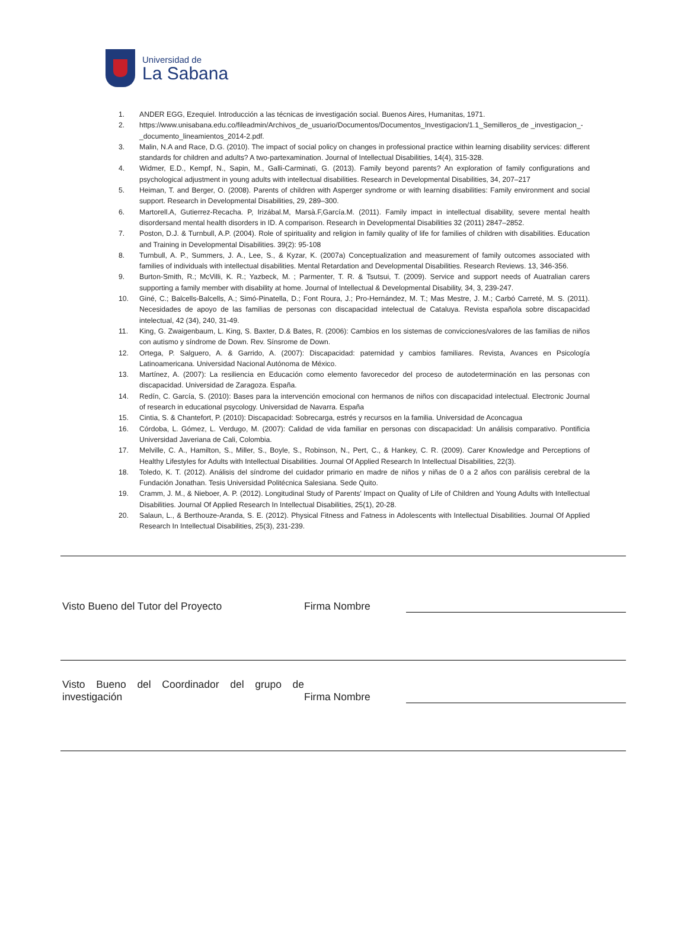Universidad de
La Sabana
1. ANDER EGG, Ezequiel. Introducción a las técnicas de investigación social. Buenos Aires, Humanitas, 1971.
2. https://www.unisabana.edu.co/fileadmin/Archivos_de_usuario/Documentos/Documentos_Investigacion/1.1_Semilleros_de _investigacion_-_documento_lineamientos_2014-2.pdf.
3. Malin, N.A and Race, D.G. (2010). The impact of social policy on changes in professional practice within learning disability services: different standards for children and adults? A two-partexamination. Journal of Intellectual Disabilities, 14(4), 315-328.
4. Widmer, E.D., Kempf, N., Sapin, M., Galli-Carminati, G. (2013). Family beyond parents? An exploration of family configurations and psychological adjustment in young adults with intellectual disabilities. Research in Developmental Disabilities, 34, 207–217
5. Heiman, T. and Berger, O. (2008). Parents of children with Asperger syndrome or with learning disabilities: Family environment and social support. Research in Developmental Disabilities, 29, 289–300.
6. Martorell.A, Gutierrez-Recacha. P, Irizábal.M, Marsà.F,García.M. (2011). Family impact in intellectual disability, severe mental health disordersand mental health disorders in ID. A comparison. Research in Developmental Disabilities 32 (2011) 2847–2852.
7. Poston, D.J. & Turnbull, A.P. (2004). Role of spirituality and religion in family quality of life for families of children with disabilities. Education and Training in Developmental Disabilities. 39(2): 95-108
8. Turnbull, A. P., Summers, J. A., Lee, S., & Kyzar, K. (2007a) Conceptualization and measurement of family outcomes associated with families of individuals with intellectual disabilities. Mental Retardation and Developmental Disabilities. Research Reviews. 13, 346-356.
9. Burton-Smith, R.; McVilli, K. R.; Yazbeck, M. ; Parmenter, T. R. & Tsutsui, T. (2009). Service and support needs of Auatralian carers supporting a family member with disability at home. Journal of Intellectual & Developmental Disability, 34, 3, 239-247.
10. Giné, C.; Balcells-Balcells, A.; Simó-Pinatella, D.; Font Roura, J.; Pro-Hernández, M. T.; Mas Mestre, J. M.; Carbó Carreté, M. S. (2011). Necesidades de apoyo de las familias de personas con discapacidad intelectual de Cataluya. Revista española sobre discapacidad intelectual, 42 (34), 240, 31-49.
11. King, G. Zwaigenbaum, L. King, S. Baxter, D.& Bates, R. (2006): Cambios en los sistemas de convicciones/valores de las familias de niños con autismo y síndrome de Down. Rev. Sínsrome de Down.
12. Ortega, P. Salguero, A. & Garrido, A. (2007): Discapacidad: paternidad y cambios familiares. Revista, Avances en Psicología Latinoamericana. Universidad Nacional Autónoma de México.
13. Martínez, A. (2007): La resiliencia en Educación como elemento favorecedor del proceso de autodeterminación en las personas con discapacidad. Universidad de Zaragoza. España.
14. Redín, C. García, S. (2010): Bases para la intervención emocional con hermanos de niños con discapacidad intelectual. Electronic Journal of research in educational psycology. Universidad de Navarra. España
15. Cintia, S. & Chantefort, P. (2010): Discapacidad: Sobrecarga, estrés y recursos en la familia. Universidad de Aconcagua
16. Córdoba, L. Gómez, L. Verdugo, M. (2007): Calidad de vida familiar en personas con discapacidad: Un análisis comparativo. Pontificia Universidad Javeriana de Cali, Colombia.
17. Melville, C. A., Hamilton, S., Miller, S., Boyle, S., Robinson, N., Pert, C., & Hankey, C. R. (2009). Carer Knowledge and Perceptions of Healthy Lifestyles for Adults with Intellectual Disabilities. Journal Of Applied Research In Intellectual Disabilities, 22(3).
18. Toledo, K. T. (2012). Análisis del síndrome del cuidador primario en madre de niños y niñas de 0 a 2 años con parálisis cerebral de la Fundación Jonathan. Tesis Universidad Politécnica Salesiana. Sede Quito.
19. Cramm, J. M., & Nieboer, A. P. (2012). Longitudinal Study of Parents' Impact on Quality of Life of Children and Young Adults with Intellectual Disabilities. Journal Of Applied Research In Intellectual Disabilities, 25(1), 20-28.
20. Salaun, L., & Berthouze-Aranda, S. E. (2012). Physical Fitness and Fatness in Adolescents with Intellectual Disabilities. Journal Of Applied Research In Intellectual Disabilities, 25(3), 231-239.
Visto Bueno del Tutor del Proyecto
Firma Nombre
Visto Bueno del Coordinador del grupo de investigación
Firma Nombre